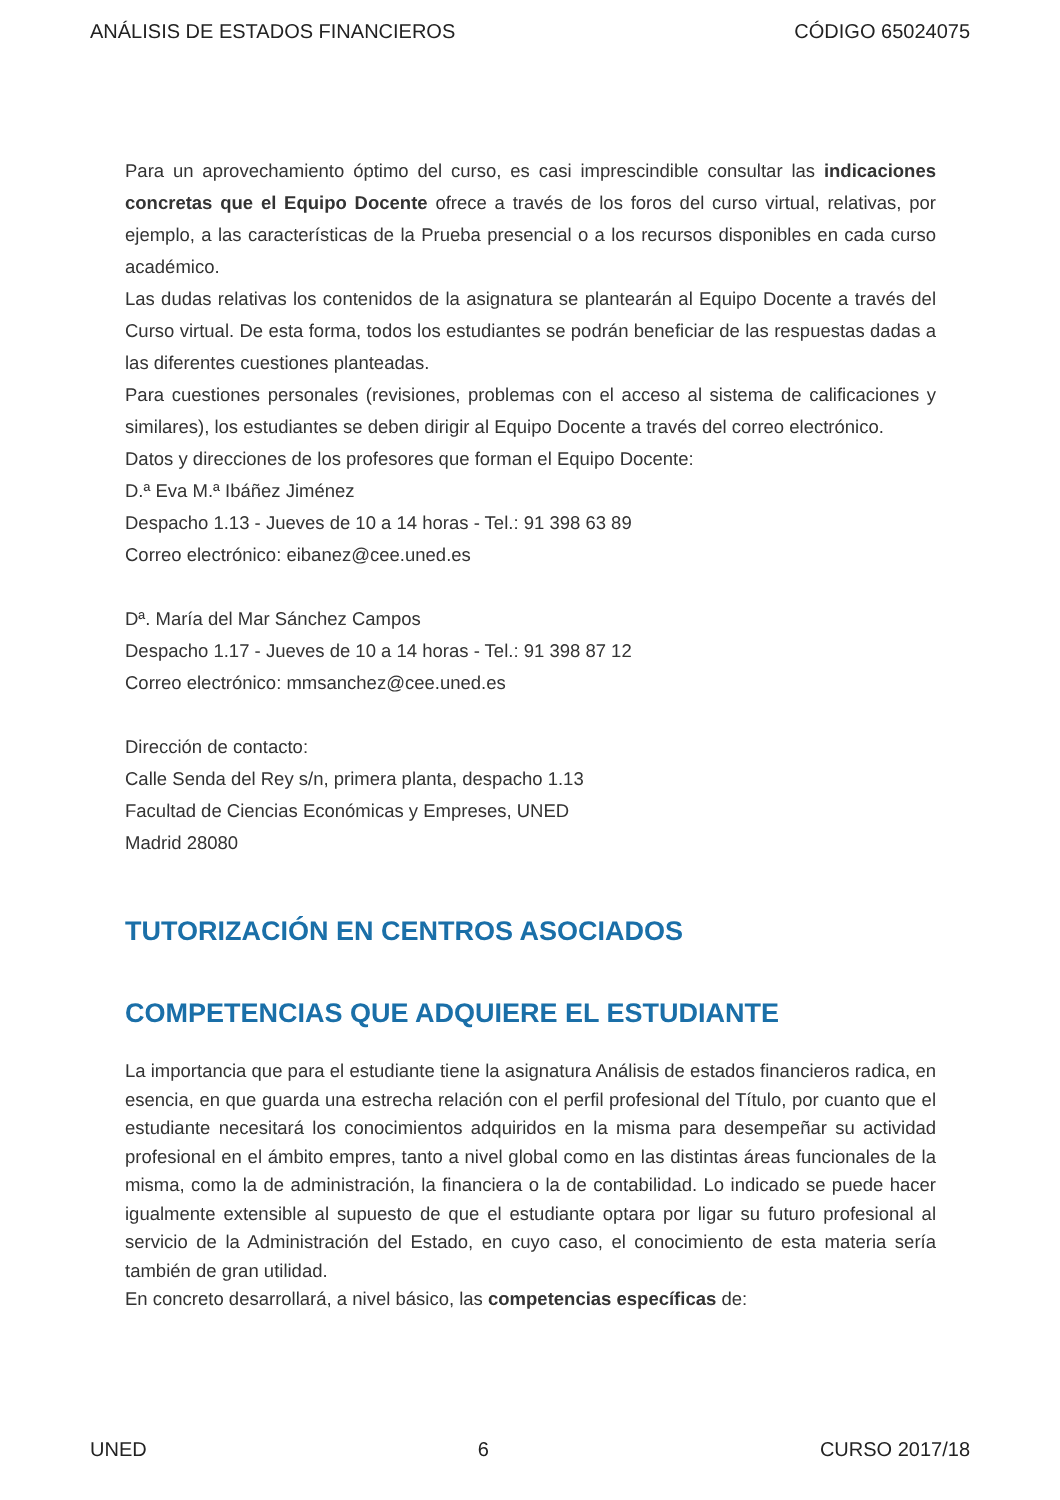ANÁLISIS DE ESTADOS FINANCIEROS CÓDIGO 65024075
Para un aprovechamiento óptimo del curso, es casi imprescindible consultar las indicaciones concretas que el Equipo Docente ofrece a través de los foros del curso virtual, relativas, por ejemplo, a las características de la Prueba presencial o a los recursos disponibles en cada curso académico.
Las dudas relativas los contenidos de la asignatura se plantearán al Equipo Docente a través del Curso virtual. De esta forma, todos los estudiantes se podrán beneficiar de las respuestas dadas a las diferentes cuestiones planteadas.
Para cuestiones personales (revisiones, problemas con el acceso al sistema de calificaciones y similares), los estudiantes se deben dirigir al Equipo Docente a través del correo electrónico.
Datos y direcciones de los profesores que forman el Equipo Docente:
D.ª Eva M.ª Ibáñez Jiménez
Despacho 1.13 - Jueves de 10 a 14 horas - Tel.: 91 398 63 89
Correo electrónico: eibanez@cee.uned.es
Dª. María del Mar Sánchez Campos
Despacho 1.17 - Jueves de 10 a 14 horas - Tel.: 91 398 87 12
Correo electrónico: mmsanchez@cee.uned.es
Dirección de contacto:
Calle Senda del Rey s/n, primera planta, despacho 1.13
Facultad de Ciencias Económicas y Empreses, UNED
Madrid 28080
TUTORIZACIÓN EN CENTROS ASOCIADOS
COMPETENCIAS QUE ADQUIERE EL ESTUDIANTE
La importancia que para el estudiante tiene la asignatura Análisis de estados financieros radica, en esencia, en que guarda una estrecha relación con el perfil profesional del Título, por cuanto que el estudiante necesitará los conocimientos adquiridos en la misma para desempeñar su actividad profesional en el ámbito empres, tanto a nivel global como en las distintas áreas funcionales de la misma, como la de administración, la financiera o la de contabilidad. Lo indicado se puede hacer igualmente extensible al supuesto de que el estudiante optara por ligar su futuro profesional al servicio de la Administración del Estado, en cuyo caso, el conocimiento de esta materia sería también de gran utilidad.
En concreto desarrollará, a nivel básico, las competencias específicas de:
UNED 6 CURSO 2017/18